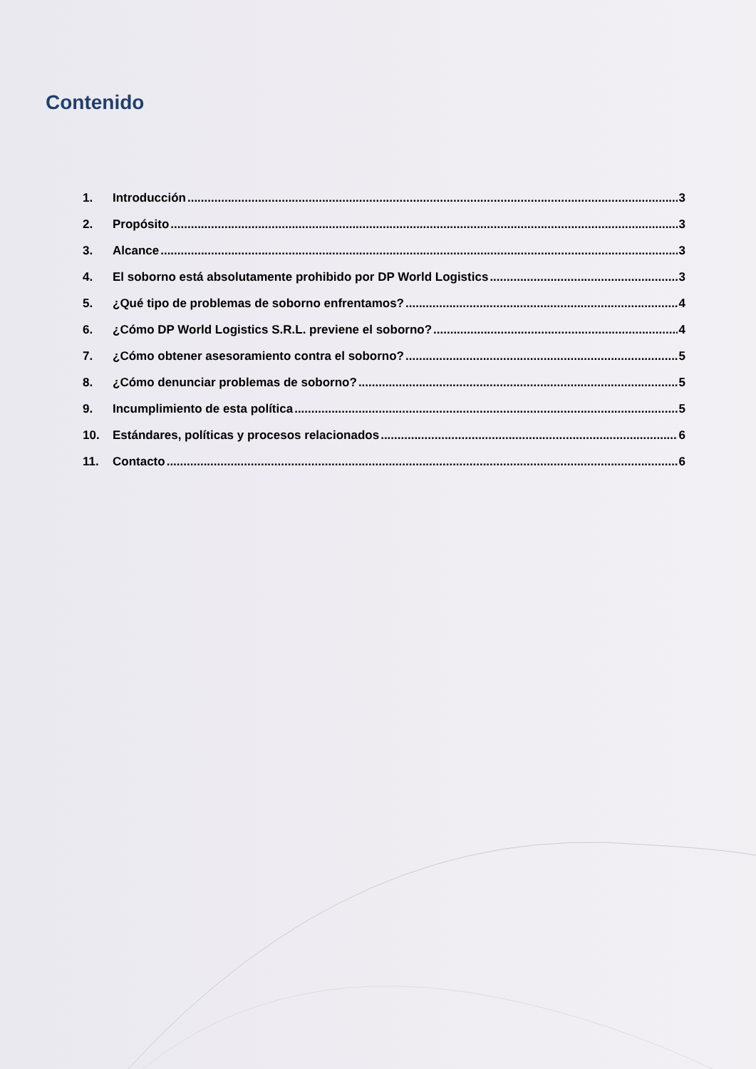Contenido
1. Introducción 3
2. Propósito 3
3. Alcance 3
4. El soborno está absolutamente prohibido por DP World Logistics 3
5. ¿Qué tipo de problemas de soborno enfrentamos? 4
6. ¿Cómo DP World Logistics S.R.L. previene el soborno? 4
7. ¿Cómo obtener asesoramiento contra el soborno? 5
8. ¿Cómo denunciar problemas de soborno? 5
9. Incumplimiento de esta política 5
10. Estándares, políticas y procesos relacionados 6
11. Contacto 6